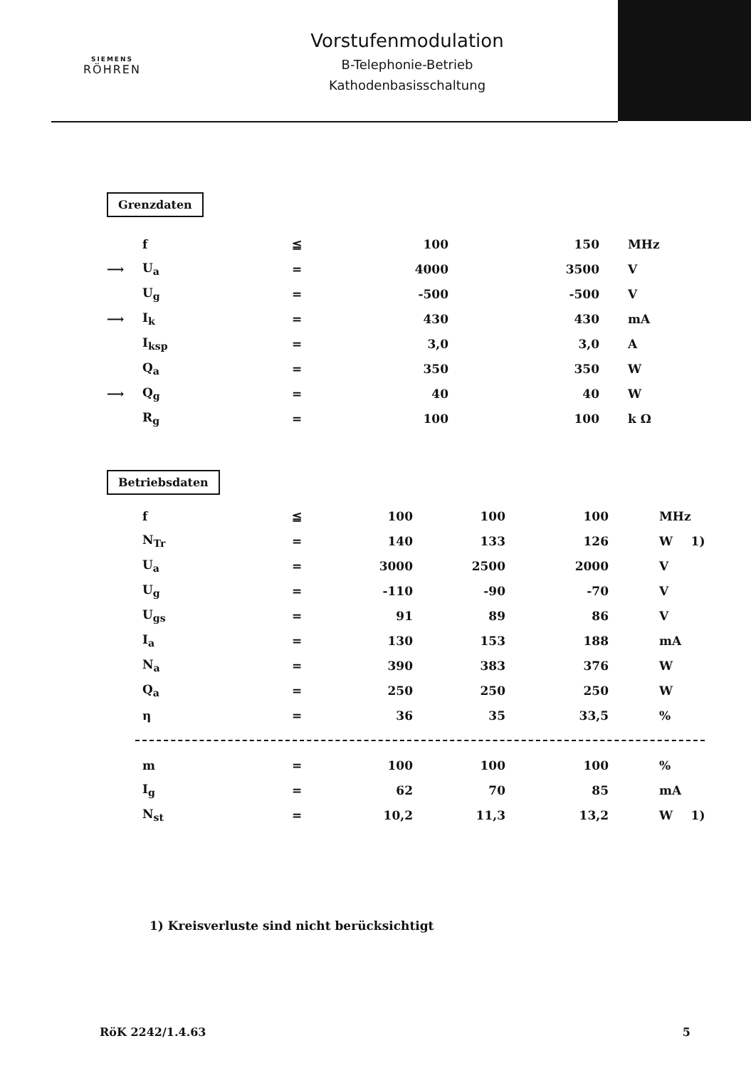SIEMENS
RÖHREN
Vorstufenmodulation
B-Telephonie-Betrieb
Kathodenbasisschaltung
Grenzdaten
| | f | ≦ | 100 | 150 | | MHz |
| ⟶ | U<sub>a</sub> | = | 4000 | 3500 | | V |
| | U<sub>g</sub> | = | -500 | -500 | | V |
| ⟶ | I<sub>k</sub> | = | 430 | 430 | | mA |
| | I<sub>ksp</sub> | = | 3,0 | 3,0 | | A |
| | Q<sub>a</sub> | = | 350 | 350 | | W |
| ⟶ | Q<sub>g</sub> | = | 40 | 40 | | W |
| | R<sub>g</sub> | = | 100 | 100 | | k Ω |
Betriebsdaten
| | f | ≦ | 100 | 100 | 100 | MHz | |
| | N<sub>Tr</sub> | = | 140 | 133 | 126 | W | 1) |
| | U<sub>a</sub> | = | 3000 | 2500 | 2000 | V | |
| | U<sub>g</sub> | = | -110 | -90 | -70 | V | |
| | U<sub>gs</sub> | = | 91 | 89 | 86 | V | |
| | I<sub>a</sub> | = | 130 | 153 | 188 | mA | |
| | N<sub>a</sub> | = | 390 | 383 | 376 | W | |
| | Q<sub>a</sub> | = | 250 | 250 | 250 | W | |
| | η | = | 36 | 35 | 33,5 | % | |
| | m | = | 100 | 100 | 100 | % | |
| | I<sub>g</sub> | = | 62 | 70 | 85 | mA | |
| | N<sub>st</sub> | = | 10,2 | 11,3 | 13,2 | W | 1) |
1) Kreisverluste sind nicht berücksichtigt
RöK 2242/1.4.63 5